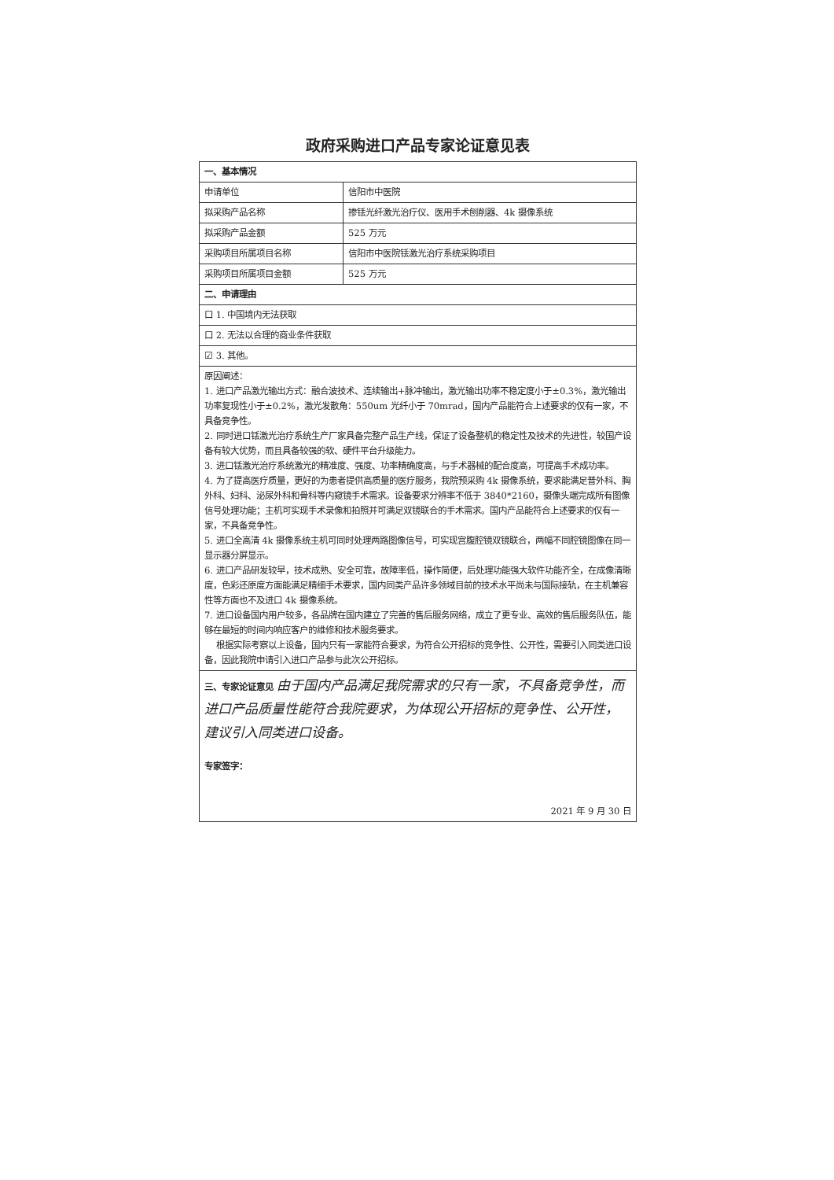政府采购进口产品专家论证意见表
| 一、基本情况 | |
| 申请单位 | 信阳市中医院 |
| 拟采购产品名称 | 掺铥光纤激光治疗仪、医用手术刨削器、4k 摄像系统 |
| 拟采购产品金额 | 525 万元 |
| 采购项目所属项目名称 | 信阳市中医院铥激光治疗系统采购项目 |
| 采购项目所属项目金额 | 525 万元 |
| 二、申请理由 | |
| 口 1. 中国境内无法获取 | |
| 口 2. 无法以合理的商业条件获取 | |
| ☑ 3. 其他。 | |
| 原因阐述： 1. 进口产品激光输出方式：融合波技术、连续输出+脉冲输出，激光输出功率不稳定度小于±0.3%，激光输出功率复现性小于±0.2%，激光发散角：550um 光纤小于 70mrad，国内产品能符合上述要求的仅有一家，不具备竞争性。 2. 同时进口铥激光治疗系统生产厂家具备完整产品生产线，保证了设备整机的稳定性及技术的先进性，较国产设备有较大优势，而且具备较强的软、硬件平台升级能力。 3. 进口铥激光治疗系统激光的精准度、强度、功率精确度高，与手术器械的配合度高，可提高手术成功率。 4. 为了提高医疗质量，更好的为患者提供高质量的医疗服务，我院预采购 4k 摄像系统，要求能满足普外科、胸外科、妇科、泌尿外科和骨科等内窥镜手术需求。设备要求分辨率不低于 3840*2160，摄像头端完成所有图像信号处理功能；主机可实现手术录像和拍照并可满足双镜联合的手术需求。国内产品能符合上述要求的仅有一家，不具备竞争性。 5. 进口全高清 4k 摄像系统主机可同时处理两路图像信号，可实现宫腹腔镜双镜联合，两幅不同腔镜图像在同一显示器分屏显示。 6. 进口产品研发较早，技术成熟、安全可靠，故障率低，操作简便，后处理功能强大软件功能齐全，在成像清晰度，色彩还原度方面能满足精细手术要求，国内同类产品许多领域目前的技术水平尚未与国际接轨，在主机兼容性等方面也不及进口 4k 摄像系统。 7. 进口设备国内用户较多，各品牌在国内建立了完善的售后服务网络，成立了更专业、高效的售后服务队伍，能够在最短的时间内响应客户的维修和技术服务要求。 根据实际考察以上设备，国内只有一家能符合要求，为符合公开招标的竞争性、公开性，需要引入同类进口设备，因此我院申请引入进口产品参与此次公开招标。 | |
| 三、专家论证意见 由于国内产品满足我院需求的只有一家，不具备竞争性，而进口产品质量性能符合我院要求，为体现公开招标的竞争性、公开性，建议引入同类进口设备。 专家签字： 2021 年 9 月 30 日 | |